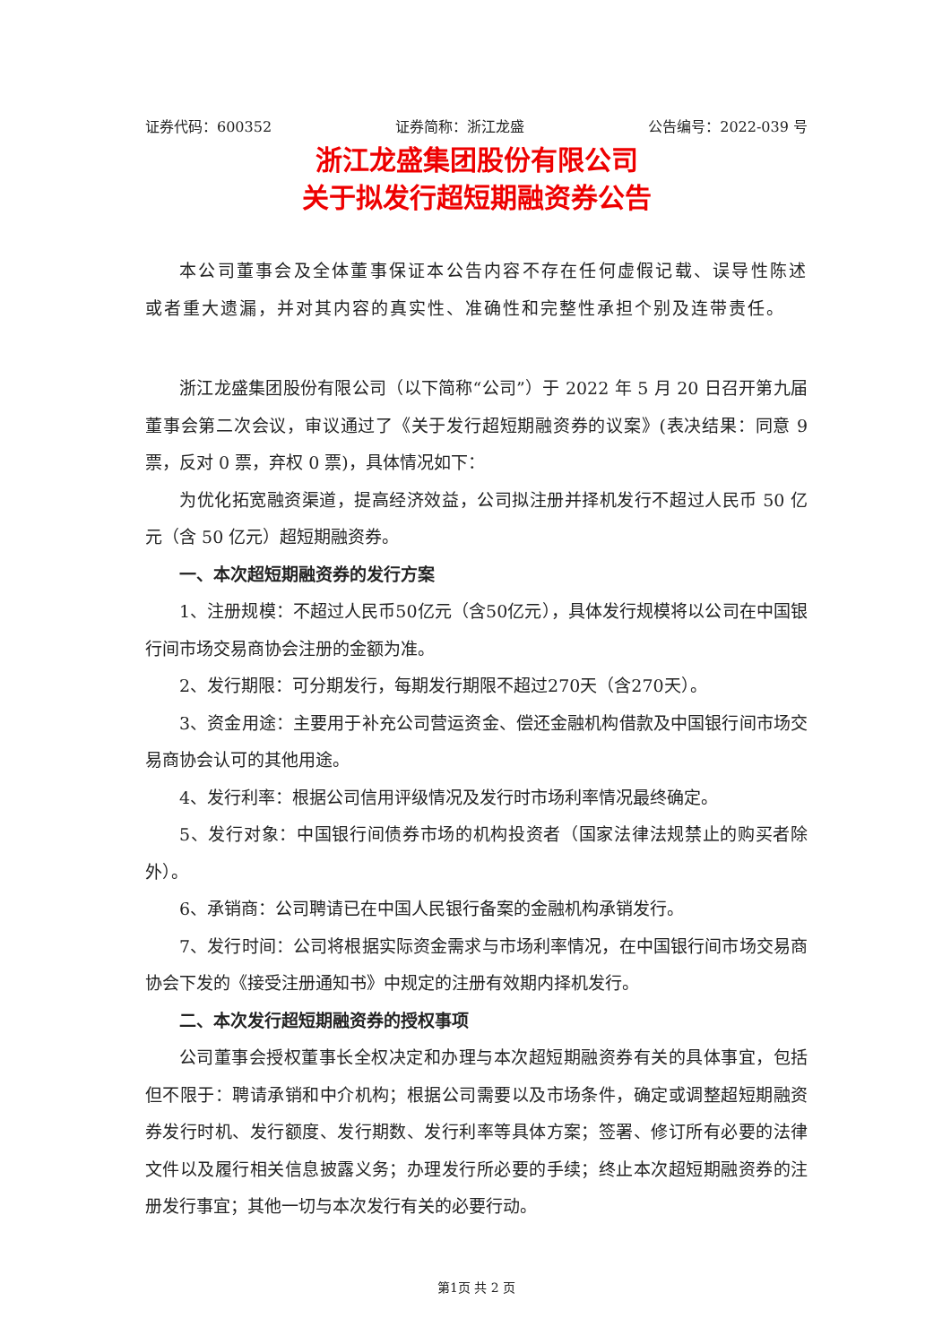证券代码：600352 证券简称：浙江龙盛 公告编号：2022-039 号
浙江龙盛集团股份有限公司
关于拟发行超短期融资券公告
本公司董事会及全体董事保证本公告内容不存在任何虚假记载、误导性陈述或者重大遗漏，并对其内容的真实性、准确性和完整性承担个别及连带责任。
浙江龙盛集团股份有限公司（以下简称“公司”）于 2022 年 5 月 20 日召开第九届董事会第二次会议，审议通过了《关于发行超短期融资券的议案》(表决结果：同意 9 票，反对 0 票，弃权 0 票)，具体情况如下：
为优化拓宽融资渠道，提高经济效益，公司拟注册并择机发行不超过人民币 50 亿元（含 50 亿元）超短期融资券。
一、本次超短期融资券的发行方案
1、注册规模：不超过人民币50亿元（含50亿元），具体发行规模将以公司在中国银行间市场交易商协会注册的金额为准。
2、发行期限：可分期发行，每期发行期限不超过270天（含270天）。
3、资金用途：主要用于补充公司营运资金、偿还金融机构借款及中国银行间市场交易商协会认可的其他用途。
4、发行利率：根据公司信用评级情况及发行时市场利率情况最终确定。
5、发行对象：中国银行间债券市场的机构投资者（国家法律法规禁止的购买者除外）。
6、承销商：公司聘请已在中国人民银行备案的金融机构承销发行。
7、发行时间：公司将根据实际资金需求与市场利率情况，在中国银行间市场交易商协会下发的《接受注册通知书》中规定的注册有效期内择机发行。
二、本次发行超短期融资券的授权事项
公司董事会授权董事长全权决定和办理与本次超短期融资券有关的具体事宜，包括但不限于：聘请承销和中介机构；根据公司需要以及市场条件，确定或调整超短期融资券发行时机、发行额度、发行期数、发行利率等具体方案；签署、修订所有必要的法律文件以及履行相关信息披露义务；办理发行所必要的手续；终止本次超短期融资券的注册发行事宜；其他一切与本次发行有关的必要行动。
第1页 共 2 页